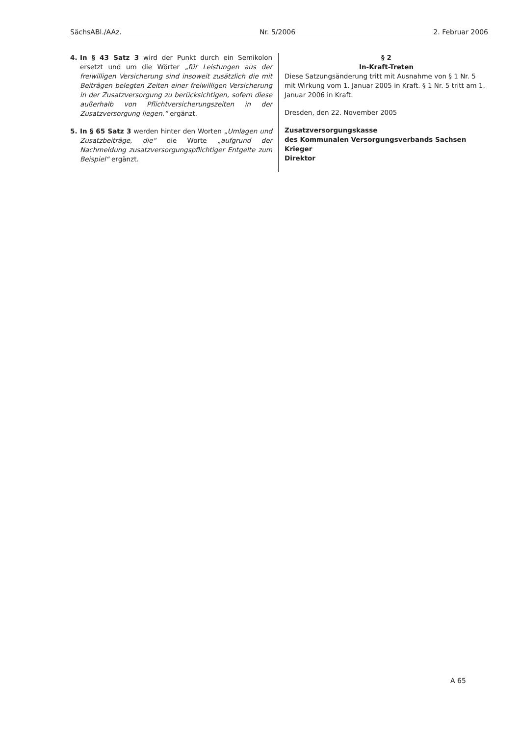SächsABl./AAz. Nr. 5/2006 2. Februar 2006
4. In § 43 Satz 3 wird der Punkt durch ein Semikolon ersetzt und um die Wörter „für Leistungen aus der freiwilligen Versicherung sind insoweit zusätzlich die mit Beiträgen belegten Zeiten einer freiwilligen Versicherung in der Zusatzversorgung zu berücksichtigen, sofern diese außerhalb von Pflichtversicherungszeiten in der Zusatzversorgung liegen.“ ergänzt.
5. In § 65 Satz 3 werden hinter den Worten „Umlagen und Zusatzbeiträge, die“ die Worte „aufgrund der Nachmeldung zusatzversorgungspflichtiger Entgelte zum Beispiel“ ergänzt.
§ 2
In-Kraft-Treten
Diese Satzungsänderung tritt mit Ausnahme von § 1 Nr. 5 mit Wirkung vom 1. Januar 2005 in Kraft. § 1 Nr. 5 tritt am 1. Januar 2006 in Kraft.
Dresden, den 22. November 2005
Zusatzversorgungskasse
des Kommunalen Versorgungsverbands Sachsen
Krieger
Direktor
A 65